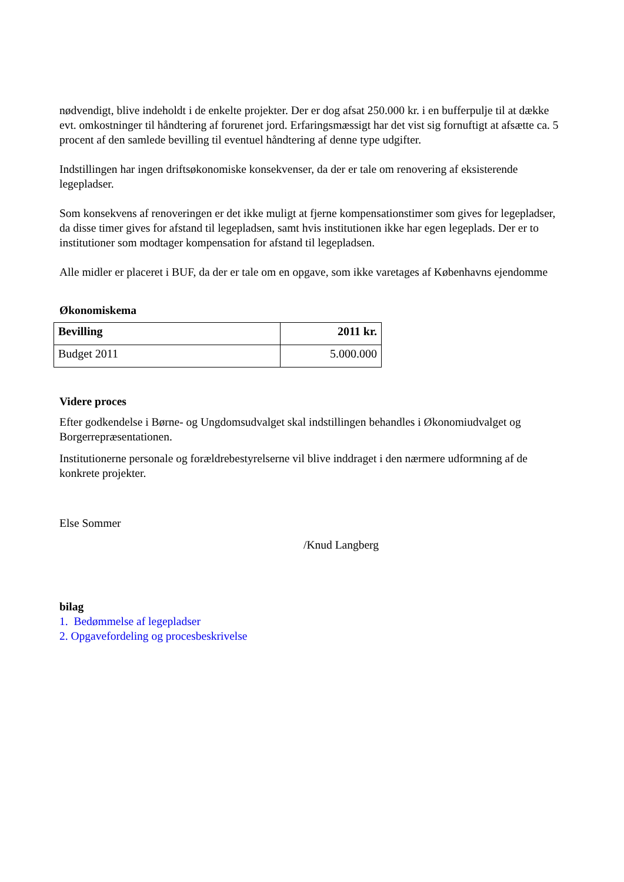nødvendigt, blive indeholdt i de enkelte projekter. Der er dog afsat 250.000 kr. i en bufferpulje til at dække evt. omkostninger til håndtering af forurenet jord. Erfaringsmæssigt har det vist sig fornuftigt at afsætte ca. 5 procent af den samlede bevilling til eventuel håndtering af denne type udgifter.
Indstillingen har ingen driftsøkonomiske konsekvenser, da der er tale om renovering af eksisterende legepladser.
Som konsekvens af renoveringen er det ikke muligt at fjerne kompensationstimer som gives for legepladser, da disse timer gives for afstand til legepladsen, samt hvis institutionen ikke har egen legeplads. Der er to institutioner som modtager kompensation for afstand til legepladsen.
Alle midler er placeret i BUF, da der er tale om en opgave, som ikke varetages af Københavns ejendomme
Økonomiskema
| Bevilling | 2011 kr. |
| --- | --- |
| Budget 2011 | 5.000.000 |
Videre proces
Efter godkendelse i Børne- og Ungdomsudvalget skal indstillingen behandles i Økonomiudvalget og Borgerrepræsentationen.
Institutionerne personale og forældrebestyrelserne vil blive inddraget i den nærmere udformning af de konkrete projekter.
Else Sommer
/Knud Langberg
bilag
1. Bedømmelse af legepladser
2. Opgavefordeling og procesbeskrivelse